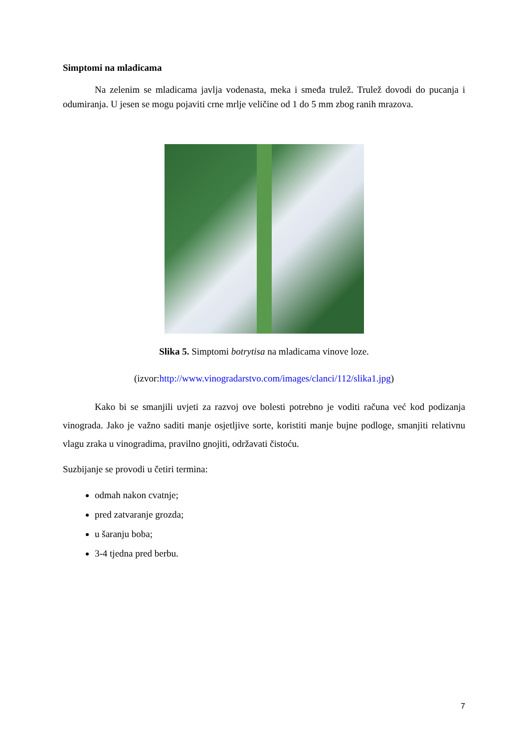Simptomi na mladicama
Na zelenim se mladicama javlja vodenasta, meka i smeđa trulež. Trulež dovodi do pucanja i odumiranja. U jesen se mogu pojaviti crne mrlje veličine od 1 do 5 mm zbog ranih mrazova.
Slika 5. Simptomi botrytisa na mladicama vinove loze.
(izvor:http://www.vinogradarstvo.com/images/clanci/112/slika1.jpg)
Kako bi se smanjili uvjeti za razvoj ove bolesti potrebno je voditi računa već kod podizanja vinograda. Jako je važno saditi manje osjetljive sorte, koristiti manje bujne podloge, smanjiti relativnu vlagu zraka u vinogradima, pravilno gnojiti, održavati čistoću.
Suzbijanje se provodi u četiri termina:
odmah nakon cvatnje;
pred zatvaranje grozda;
u šaranju boba;
3-4 tjedna pred berbu.
7